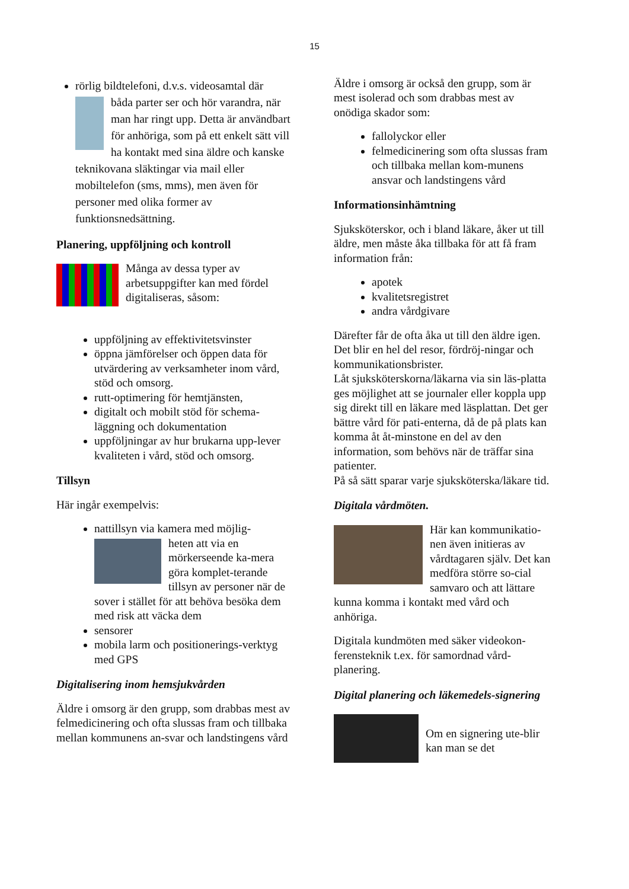15
rörlig bildtelefoni, d.v.s. videosamtal där
båda parter ser och hör varandra, när man har ringt upp. Detta är användbart för anhöriga, som på ett enkelt sätt vill ha kontakt med sina äldre och kanske teknikovana släktingar via mail eller mobiltelefon (sms, mms), men även för personer med olika former av funktionsnedsättning.
Planering, uppföljning och kontroll
Många av dessa typer av arbetsuppgifter kan med fördel digitaliseras, såsom:
uppföljning av effektivitetsvinster
öppna jämförelser och öppen data för utvärdering av verksamheter inom vård, stöd och omsorg.
rutt-optimering för hemtjänsten,
digitalt och mobilt stöd för schema-läggning och dokumentation
uppföljningar av hur brukarna upp-lever kvaliteten i vård, stöd och omsorg.
Tillsyn
Här ingår exempelvis:
nattillsyn via kamera med möjlig-
heten att via en mörkerseende ka-mera göra komplet-terande tillsyn av personer när de sover i stället för att behöva besöka dem med risk att väcka dem
sensorer
mobila larm och positionerings-verktyg med GPS
Digitalisering inom hemsjukvården
Äldre i omsorg är den grupp, som drabbas mest av felmedicinering och ofta slussas fram och tillbaka mellan kommunens an-svar och landstingens vård
Äldre i omsorg är också den grupp, som är mest isolerad och som drabbas mest av onödiga skador som:
fallolyckor eller
felmedicinering som ofta slussas fram och tillbaka mellan kom-munens ansvar och landstingens vård
Informationsinhämtning
Sjuksköterskor, och i bland läkare, åker ut till äldre, men måste åka tillbaka för att få fram information från:
apotek
kvalitetsregistret
andra vårdgivare
Därefter får de ofta åka ut till den äldre igen. Det blir en hel del resor, fördröj-ningar och kommunikationsbrister.
Låt sjuksköterskorna/läkarna via sin läs-platta ges möjlighet att se journaler eller koppla upp sig direkt till en läkare med läsplattan. Det ger bättre vård för pati-enterna, då de på plats kan komma åt åt-minstone en del av den information, som behövs när de träffar sina patienter.
På så sätt sparar varje sjuksköterska/läkare tid.
Digitala vårdmöten.
Här kan kommunikatio-nen även initieras av vårdtagaren själv. Det kan medföra större so-cial samvaro och att lättare kunna komma i kontakt med vård och anhöriga.
Digitala kundmöten med säker videokon-ferensteknik t.ex. för samordnad vård-planering.
Digital planering och läkemedels-signering
Om en signering ute-blir kan man se det